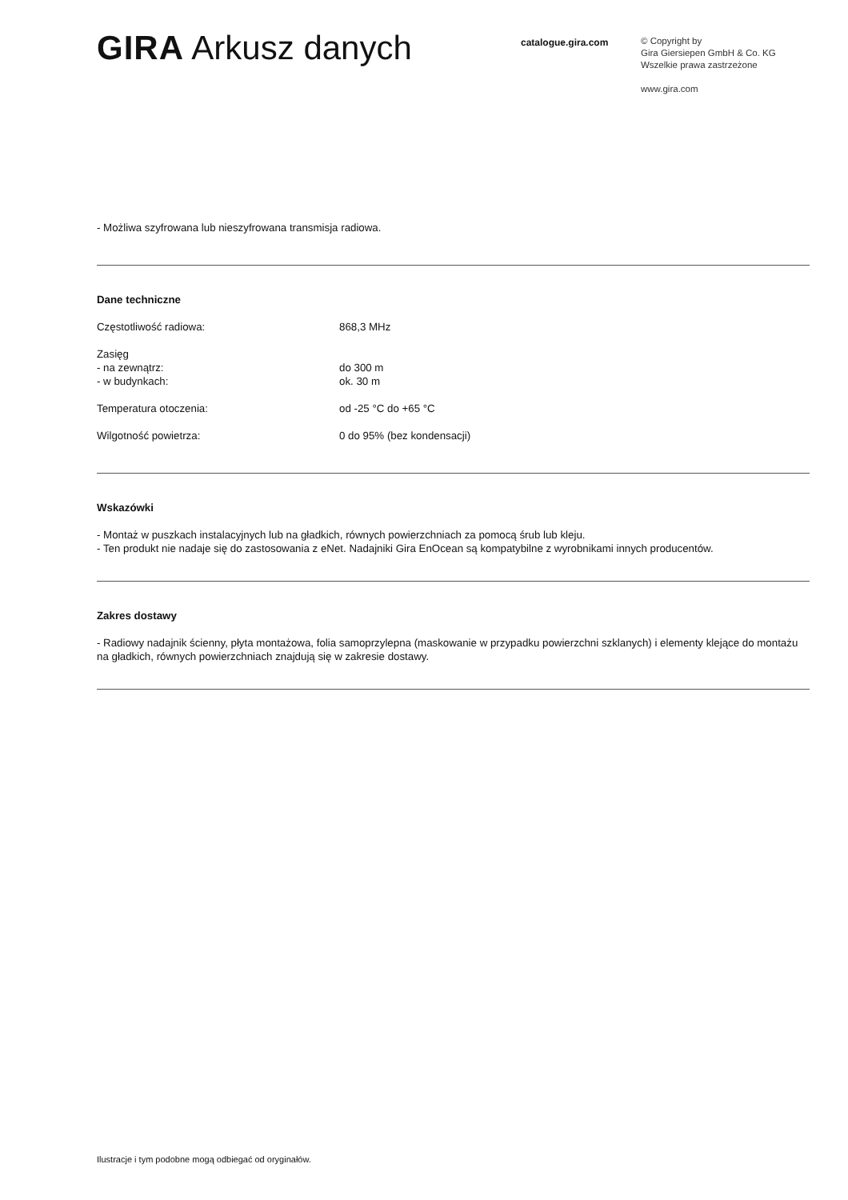GIRA Arkusz danych
catalogue.gira.com
© Copyright by
Gira Giersiepen GmbH & Co. KG
Wszelkie prawa zastrzeżone
www.gira.com
- Możliwa szyfrowana lub nieszyfrowana transmisja radiowa.
Dane techniczne
| Częstotliwość radiowa: | 868,3 MHz |
| Zasięg - na zewnątrz: - w budynkach: | do 300 m ok. 30 m |
| Temperatura otoczenia: | od -25 °C do +65 °C |
| Wilgotność powietrza: | 0 do 95% (bez kondensacji) |
Wskazówki
- Montaż w puszkach instalacyjnych lub na gładkich, równych powierzchniach za pomocą śrub lub kleju.
- Ten produkt nie nadaje się do zastosowania z eNet. Nadajniki Gira EnOcean są kompatybilne z wyrobnikami innych producentów.
Zakres dostawy
- Radiowy nadajnik ścienny, płyta montażowa, folia samoprzylepna (maskowanie w przypadku powierzchni szklanych) i elementy klejące do montażu na gładkich, równych powierzchniach znajdują się w zakresie dostawy.
Ilustracje i tym podobne mogą odbiegać od oryginałów.